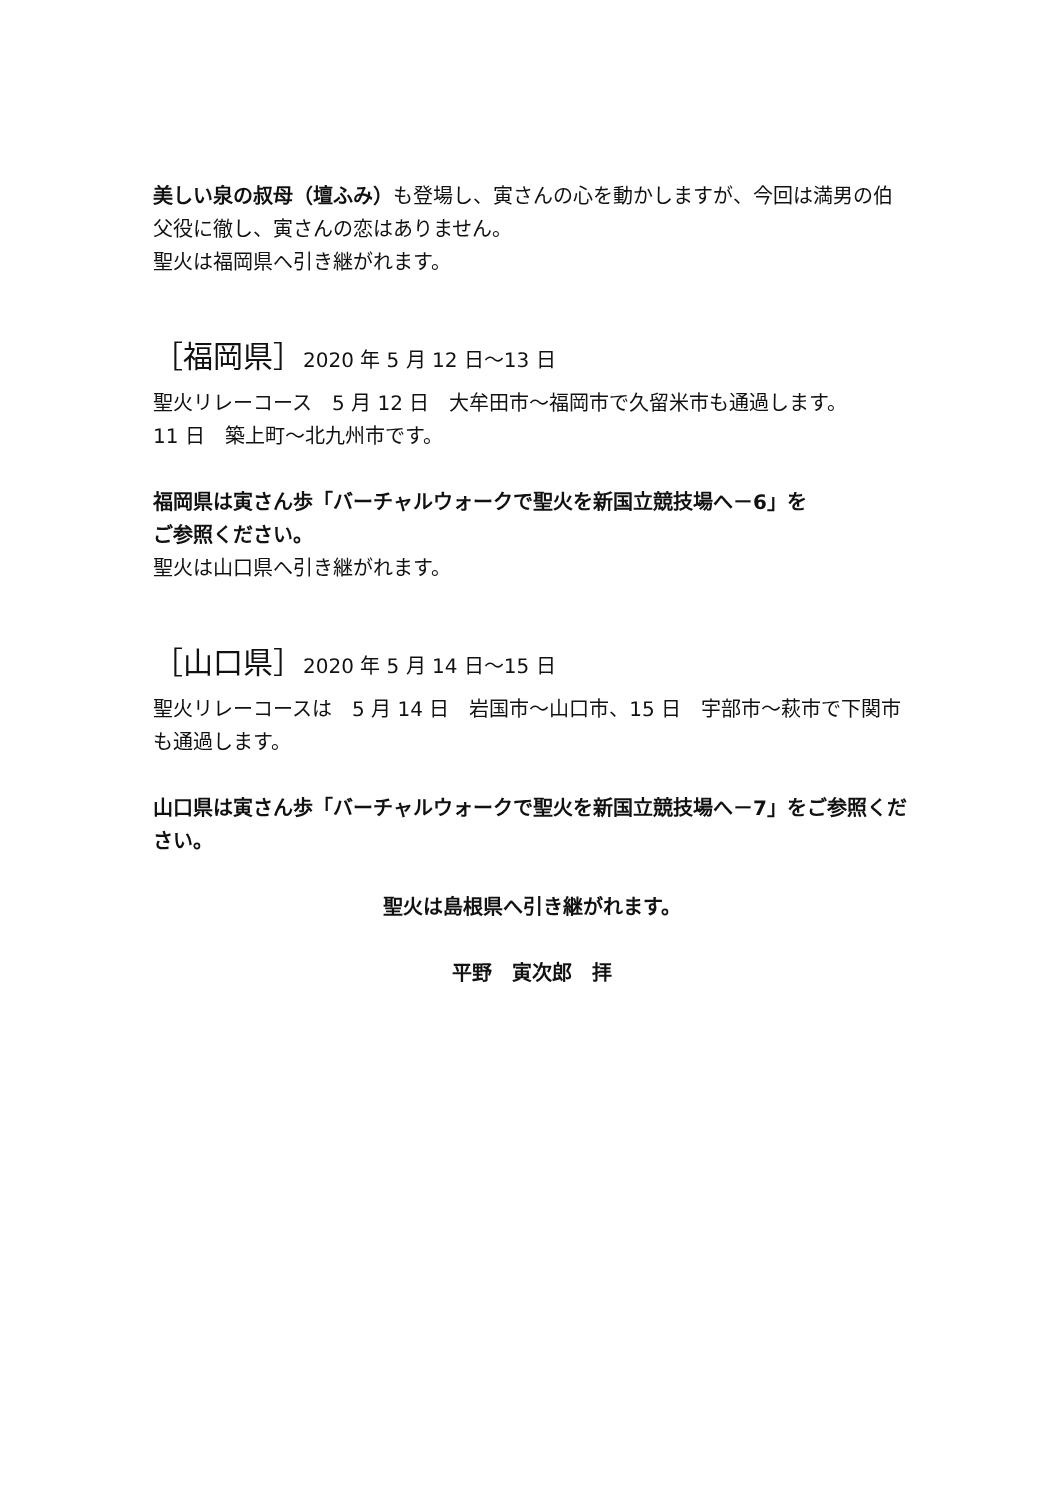美しい泉の叔母（壇ふみ）も登場し、寅さんの心を動かしますが、今回は満男の伯父役に徹し、寅さんの恋はありません。
聖火は福岡県へ引き継がれます。
［福岡県］2020 年 5 月 12 日～13 日
聖火リレーコース　5 月 12 日　大牟田市～福岡市で久留米市も通過します。
11 日　築上町～北九州市です。
福岡県は寅さん歩「バーチャルウォークで聖火を新国立競技場へ－6」を
ご参照ください。
聖火は山口県へ引き継がれます。
［山口県］2020 年 5 月 14 日～15 日
聖火リレーコースは　5 月 14 日　岩国市～山口市、15 日　宇部市～萩市で下関市も通過します。
山口県は寅さん歩「バーチャルウォークで聖火を新国立競技場へ－7」をご参照ください。
聖火は島根県へ引き継がれます。
平野　寅次郎　拝